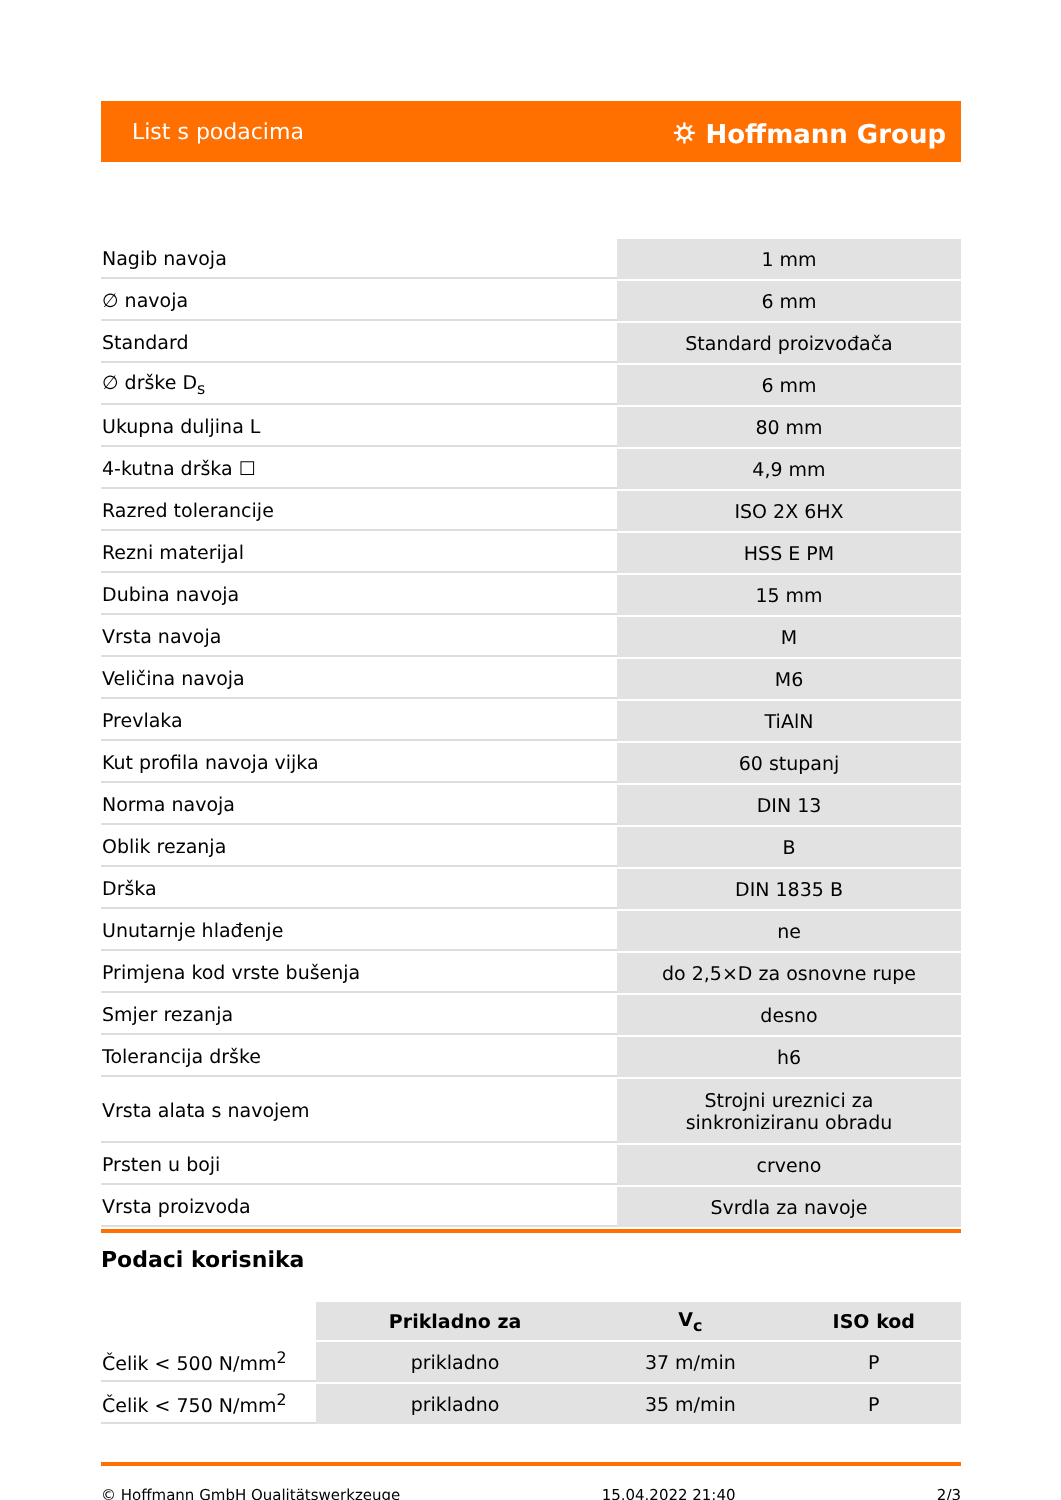List s podacima ⛭ Hoffmann Group
| Nagib navoja | 1 mm |
| ∅ navoja | 6 mm |
| Standard | Standard proizvođača |
| ∅ drške D<sub>s</sub> | 6 mm |
| Ukupna duljina L | 80 mm |
| 4-kutna drška ☐ | 4,9 mm |
| Razred tolerancije | ISO 2X 6HX |
| Rezni materijal | HSS E PM |
| Dubina navoja | 15 mm |
| Vrsta navoja | M |
| Veličina navoja | M6 |
| Prevlaka | TiAlN |
| Kut profila navoja vijka | 60 stupanj |
| Norma navoja | DIN 13 |
| Oblik rezanja | B |
| Drška | DIN 1835 B |
| Unutarnje hlađenje | ne |
| Primjena kod vrste bušenja | do 2,5×D za osnovne rupe |
| Smjer rezanja | desno |
| Tolerancija drške | h6 |
| Vrsta alata s navojem | Strojni ureznici za sinkroniziranu obradu |
| Prsten u boji | crveno |
| Vrsta proizvoda | Svrdla za navoje |
Podaci korisnika
| | Prikladno za | V<sub>c</sub> | ISO kod |
| --- | --- | --- | --- |
| Čelik < 500 N/mm<sup>2</sup> | prikladno | 37 m/min | P |
| Čelik < 750 N/mm<sup>2</sup> | prikladno | 35 m/min | P |
© Hoffmann GmbH Qualitätswerkzeuge 15.04.2022 21:40 2/3